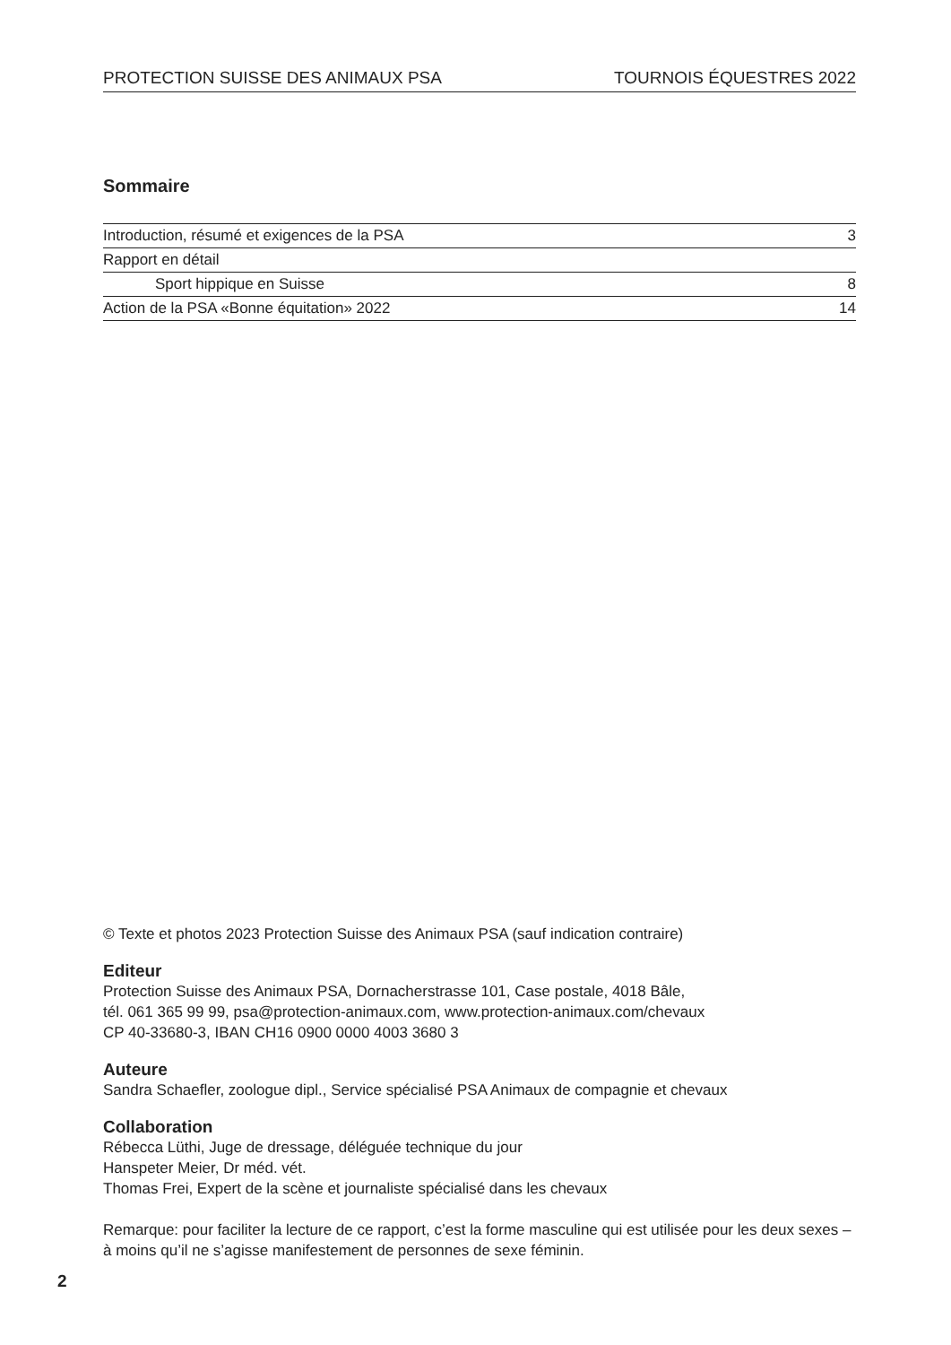PROTECTION SUISSE DES ANIMAUX PSA TOURNOIS ÉQUESTRES 2022
Sommaire
| Introduction, résumé et exigences de la PSA | 3 |
| Rapport en détail | |
| Sport hippique en Suisse | 8 |
| Action de la PSA «Bonne équitation» 2022 | 14 |
© Texte et photos 2023 Protection Suisse des Animaux PSA (sauf indication contraire)
Editeur
Protection Suisse des Animaux PSA, Dornacherstrasse 101, Case postale, 4018 Bâle,
tél. 061 365 99 99, psa@protection-animaux.com, www.protection-animaux.com/chevaux
CP 40-33680-3, IBAN CH16 0900 0000 4003 3680 3
Auteure
Sandra Schaefler, zoologue dipl., Service spécialisé PSA Animaux de compagnie et chevaux
Collaboration
Rébecca Lüthi, Juge de dressage, déléguée technique du jour
Hanspeter Meier, Dr méd. vét.
Thomas Frei, Expert de la scène et journaliste spécialisé dans les chevaux
Remarque: pour faciliter la lecture de ce rapport, c’est la forme masculine qui est utilisée pour les deux sexes – à moins qu’il ne s’agisse manifestement de personnes de sexe féminin.
2